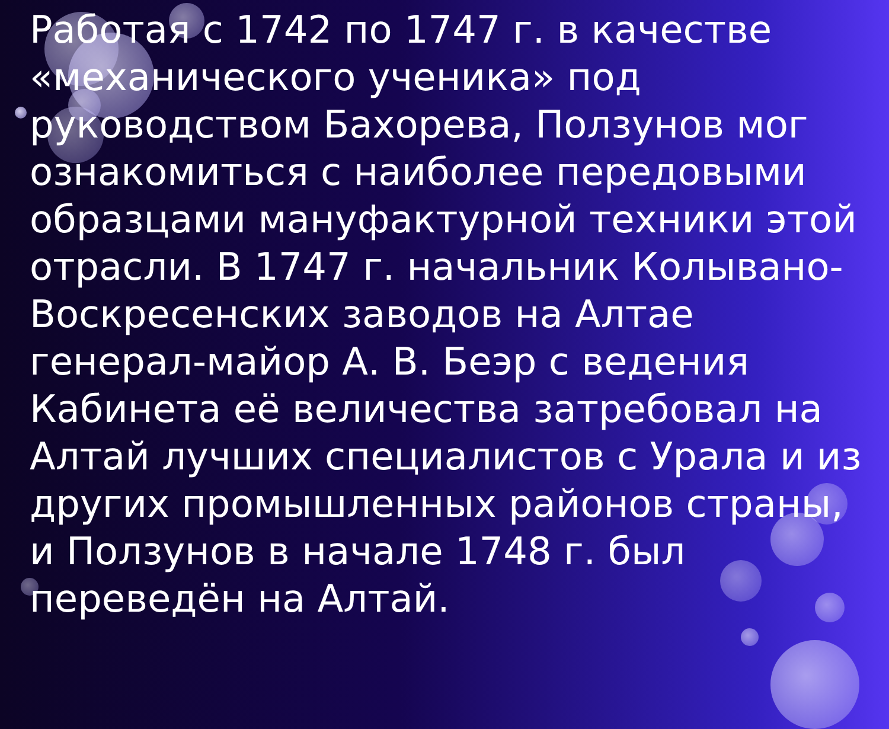Работая с 1742 по 1747 г. в качестве «механического ученика» под руководством Бахорева, Ползунов мог ознакомиться с наиболее передовыми образцами мануфактурной техники этой отрасли. В 1747 г. начальник Колывано-Воскресенских заводов на Алтае генерал-майор А. В. Беэр с ведения Кабинета её величества затребовал на Алтай лучших специалистов с Урала и из других промышленных районов страны, и Ползунов в начале 1748 г. был переведён на Алтай.